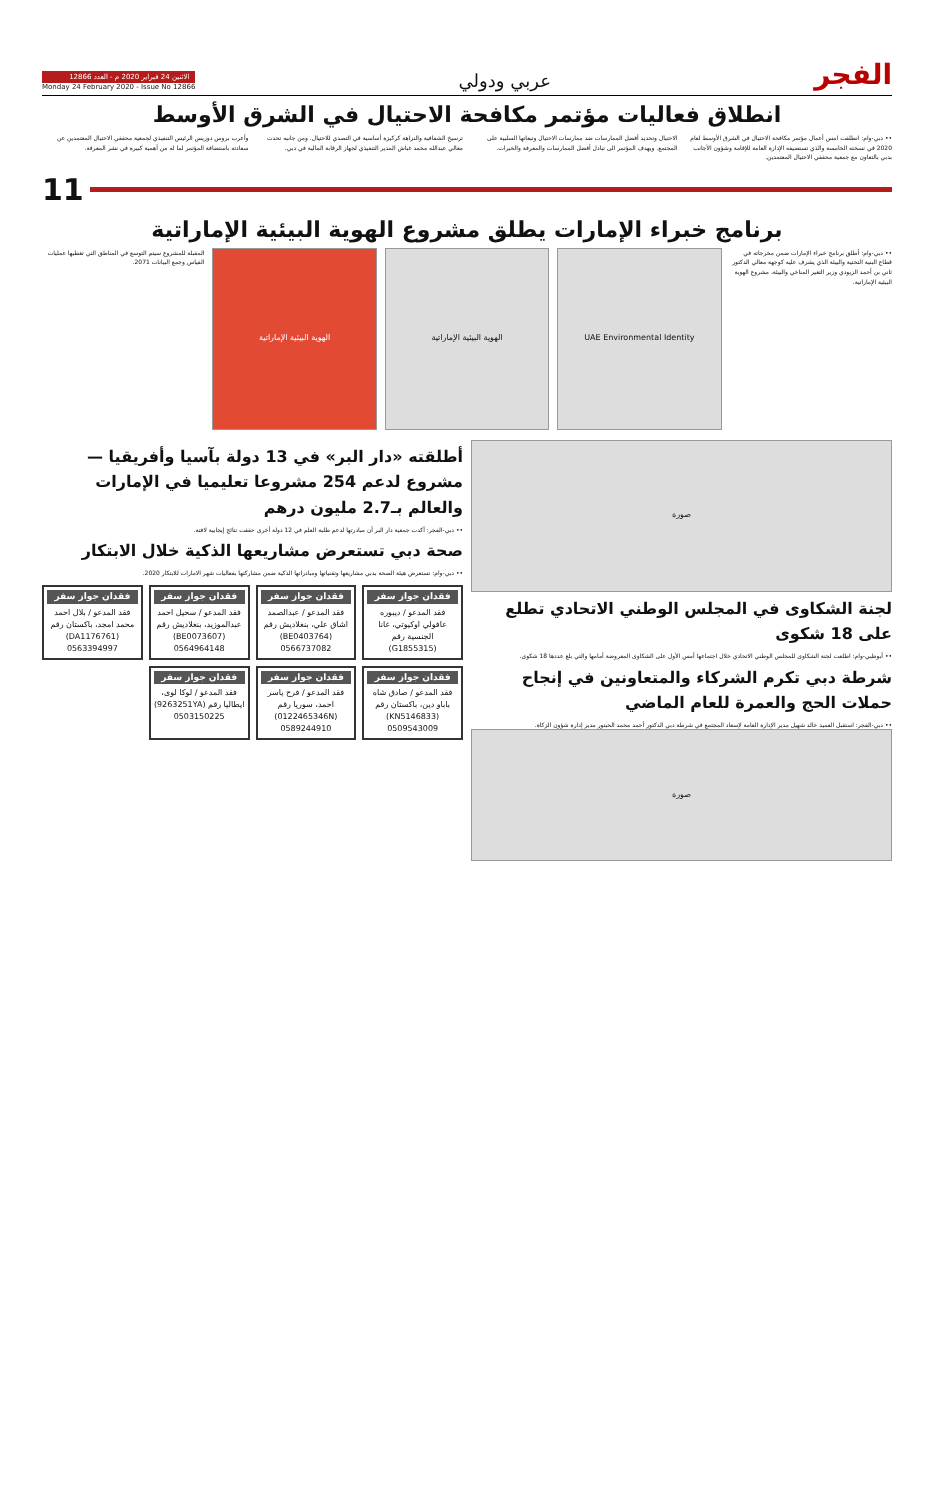الفجر
عربي ودولي
الاثنين 24 فبراير 2020 م - العدد 12866
Monday 24 February 2020 - Issue No 12866
انطلاق فعاليات مؤتمر مكافحة الاحتيال في الشرق الأوسط
•• دبي-وام: انطلقت امس أعمال مؤتمر مكافحة الاحتيال في الشرق الأوسط لعام 2020 في نسخته الخامسة والذي تستضيفه الإدارة العامة للإقامة وشؤون الأجانب بدبي بالتعاون مع جمعية محققي الاحتيال المعتمدين.
الاحتيال وتحديد أفضل الممارسات ضد ممارسات الاحتيال وتبعاتها السلبية على المجتمع. ويهدف المؤتمر الى تبادل أفضل الممارسات والمعرفة والخبرات.
ترسيخ الشفافية والنزاهة كركيزة أساسية في التصدي للاحتيال. ومن جانبه تحدث معالي عبدالله محمد غباش المدير التنفيذي لجهاز الرقابة المالية في دبي.
وأعرب بروس دوريس الرئيس التنفيذي لجمعية محققي الاحتيال المعتمدين عن سعادته باستضافة المؤتمر لما له من أهمية كبيرة في نشر المعرفة.
11
برنامج خبراء الإمارات يطلق مشروع الهوية البيئية الإماراتية
•• دبي-وام: أطلق برنامج خبراء الإمارات ضمن مخرجاته في قطاع البنية التحتية والبيئة الذي يشرف عليه كوجهة معالي الدكتور ثاني بن أحمد الزيودي وزير التغير المناخي والبيئة، مشروع الهوية البيئية الإماراتية.
UAE Environmental Identity الهوية البيئية الإماراتية الهوية البيئية الإماراتية
المقبلة للمشروع سيتم التوسع في المناطق التي تغطيها عمليات القياس وجمع البيانات 2071.
صورة
لجنة الشكاوى في المجلس الوطني الاتحادي تطلع على 18 شكوى
•• أبوظبي-وام: اطلعت لجنة الشكاوى للمجلس الوطني الاتحادي خلال اجتماعها أمس الأول على الشكاوى المعروضة أمامها والتي بلغ عددها 18 شكوى.
شرطة دبي تكرم الشركاء والمتعاونين في إنجاح حملات الحج والعمرة للعام الماضي
•• دبي-الفجر: استقبل العميد خالد شهيل مدير الإدارة العامة لإسعاد المجتمع في شرطة دبي الدكتور أحمد محمد الحبتور مدير إدارة شؤون الزكاة.
صورة
أطلقته «دار البر» في 13 دولة بآسيا وأفريقيا — مشروع لدعم 254 مشروعا تعليميا في الإمارات والعالم بـ2.7 مليون درهم
•• دبي-الفجر: أكدت جمعية دار البر أن مبادرتها لدعم طلبة العلم في 12 دولة أخرى حققت نتائج إيجابية لافتة.
صحة دبي تستعرض مشاريعها الذكية خلال الابتكار
•• دبي-وام: تستعرض هيئة الصحة بدبي مشاريعها وتقنياتها ومبادراتها الذكية ضمن مشاركتها بفعاليات شهر الامارات للابتكار 2020.
فقدان جواز سفر
فقد المدعو / ديبوره عافولي اوكيوتي، غانا الجنسية رقم (G1855315)
فقدان جواز سفر
فقد المدعو / عبدالصمد اشاق علي، بنغلاديش رقم (BE0403764) 0566737082
فقدان جواز سفر
فقد المدعو / سحيل احمد عبدالموزيد، بنغلاديش رقم (BE0073607) 0564964148
فقدان جواز سفر
فقد المدعو / بلال احمد محمد امجد، باكستان رقم (DA1176761) 0563394997
فقدان جواز سفر
فقد المدعو / صادق شاه باباو دين، باكستان رقم (KN5146833) 0509543009
فقدان جواز سفر
فقد المدعو / فرح ياسر احمد، سوريا رقم (0122465346N) 0589244910
فقدان جواز سفر
فقد المدعو / لوكا لوى، ايطاليا رقم (9263251YA) 0503150225